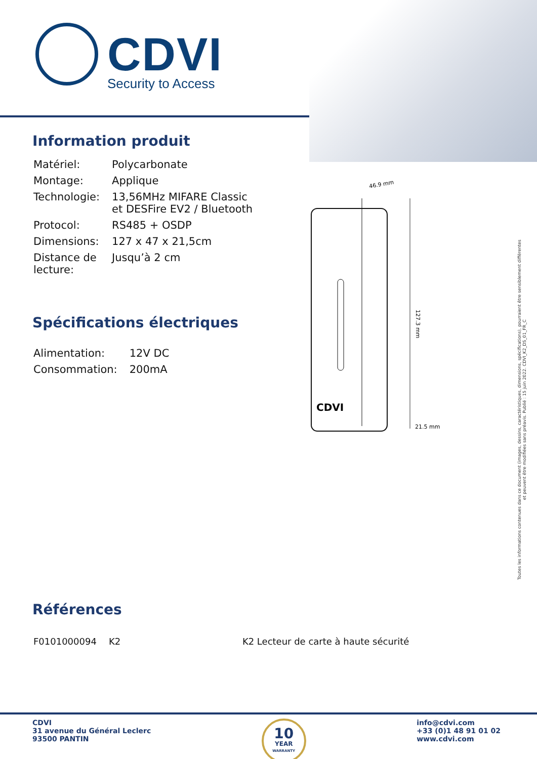CDVI
Security to Access
Information produit
| Matériel: | Polycarbonate |
| Montage: | Applique |
| Technologie: | 13,56MHz MIFARE Classic et DESFire EV2 / Bluetooth |
| Protocol: | RS485 + OSDP |
| Dimensions: | 127 x 47 x 21,5cm |
| Distance de lecture: | Jusqu’à 2 cm |
Spécifications électriques
| Alimentation: | 12V DC |
| Consommation: | 200mA |
46.9 mm
CDVI
127.3 mm
21.5 mm
Références
| F0101000094 | K2 | K2 Lecteur de carte à haute sécurité |
Toutes les informations contenues dans ce document (images, dessins, caractéristiques, dimensions, spécifications), pourraient être sensiblement différentes
et peuvent être modifiées sans préavis. Publié : 15 juin 2022. CDVI_K2_DS_01_FR_C
CDVI
31 avenue du Général Leclerc
93500 PANTIN
10
YEAR
WARRANTY
info@cdvi.com
+33 (0)1 48 91 01 02
www.cdvi.com